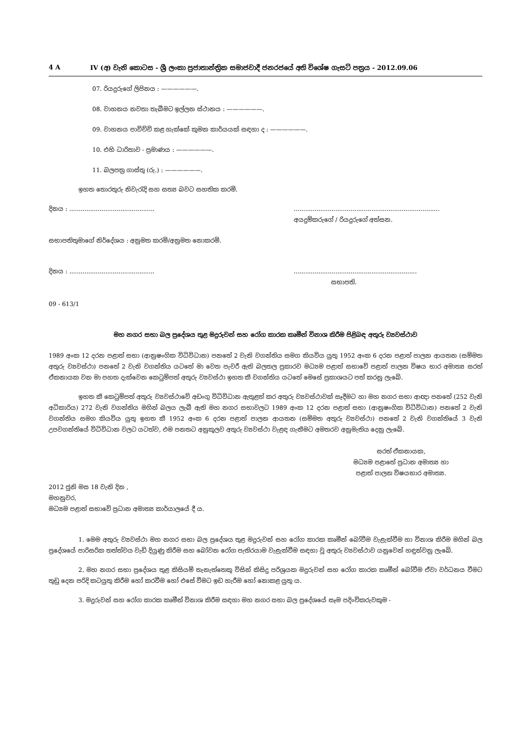4 A IV (අ) වැනි කොටස - ශ්‍රී ලංකා ප්‍රජාතාන්ත්‍රික සමාජවාදී ජනරජයේ අති විශේෂ ගැසට් පත්‍රය - 2012.09.06
07. රියදුරුගේ ලිපිනය : ——————.
08. වාහනය නවතා තැබීමට ඉල්ලන ස්ථානය : ——————.
09. වාහනය පාවිච්චි කළ හැක්කේ කුමන කාර්යයක් සඳහා ද : ——————.
10. එහි ධාරිතාව - ප්‍රමාණය : ——————.
11. බලපත්‍ර ගාස්තු (රු.) : ——————.
ඉහත තොරතුරු නිවැරැදි සහ සත්‍ය බවට සහතික කරමි.
දිනය : .............................................
.............................................................................
අයදුම්කරුගේ / රියදුරුගේ අත්සන.
සභාපතිතුමාගේ නිර්දේශය : අනුමත කරමි/අනුමත නොකරමි.
දිනය : .............................................
.................................................................
සභාපති.
09 - 613/1
මහ නගර සභා බල ප්‍රදේශය තුළ මදුරුවන් සහ රෝග කාරක කෘමීන් විනාශ කිරීම පිළිබඳ අතුරු ව්‍යවස්ථාව
1989 අංක 12 දරන පළාත් සභා (ආනුෂංගික විධිවිධාන) පනතේ 2 වැනි වගන්තිය සමග කියවිය යුතු 1952 අංක 6 දරන පළාත් පාලන ආයතන (සම්මත අතුරු ව්‍යවස්ථා) පනතේ 2 වැනි වගන්තිය යටතේ මා වෙත පැවරී ඇති බලතල ප්‍රකාරව මධ්‍යම පළාත් සභාවේ පළාත් පාලන විෂය භාර අමාත්‍ය සරත් ඒකනායක වන මා පහත දැක්වෙන කෙටුම්පත් අතුරු ව්‍යවස්ථා ඉහත කී වගන්තිය යටතේ මෙසේ ප්‍රකාශයට පත් කරනු ලැබේ.
ඉහත කී කෙටුම්පත් අතුරු ව්‍යවස්ථාවේ අඩංගු විධිවිධාන ඇතුළත් කර අතුරු ව්‍යවස්ථාවක් සෑදීමට හා මහ නගර සභා ආඥා පනතේ (252 වැනි අධිකාරිය) 272 වැනි වගන්තිය මගින් බලය ලැබී ඇති මහ නගර සභාවලට 1989 අංක 12 දරන පළාත් සභා (ආනුෂංගික විධිවිධාන) පනතේ 2 වැනි වගන්තිය සමග කියවිය යුතු ඉහත කී 1952 අංක 6 දරන පළාත් පාලන ආයතන (සම්මත අතුරු ව්‍යවස්ථා) පනතේ 2 වැනි වගන්තියේ 3 වැනි උපවගන්තියේ විධිවිධාන වලට යටත්ව, එම පනතට අනුකූලව අතුරු ව්‍යවස්ථා වැළඳ ගැනීමට අමතරව අනුමැතිය දෙනු ලැබේ.
සරත් ඒකනායක,
මධ්‍යම පළාතේ ප්‍රධාන අමාත්‍ය හා
පළාත් පාලන විෂයභාර අමාත්‍ය.
2012 ජුනි මස 18 වැනි දින ,
මහනුවර,
මධ්‍යම පළාත් සභාවේ ප්‍රධාන අමාත්‍ය කාර්යාලයේ දී ය.
1. මෙම අතුරු ව්‍යවස්ථා මහ නගර සභා බල ප්‍රදේශය තුළ මදුරුවන් සහ රෝග කාරක කෘමීන් බෝවීම වැළැක්වීම හා විනාශ කිරීම මගින් බල ප්‍රදේශයේ පාරිසරික තත්ත්වය වැඩි දියුණු කිරීම සහ බෝවන රෝග පැතිරයාම වැළැක්වීම සඳහා වූ අතුරු ව්‍යවස්ථාව යනුවෙන් හඳුන්වනු ලැබේ.
2. මහ නගර සභා ප්‍රදේශය තුළ කිසියම් තැනැත්තෙකු විසින් කිසිදු පරිශ්‍රයක මදුරුවන් සහ රෝග කාරක කෘමීන් බෝවීම ඒවා වර්ධනය වීමට තුඩු දෙන පරිදි කටයුතු කිරීම හෝ කරවීම හෝ එසේ වීමට ඉඩ හැරීම හෝ නොකළ යුතු ය.
3. මදුරුවන් සහ රෝග කාරක කෘමීන් විනාශ කිරීම සඳහා මහ නගර සභා බල ප්‍රදේශයේ සෑම පදිංචිකරුවකුම -